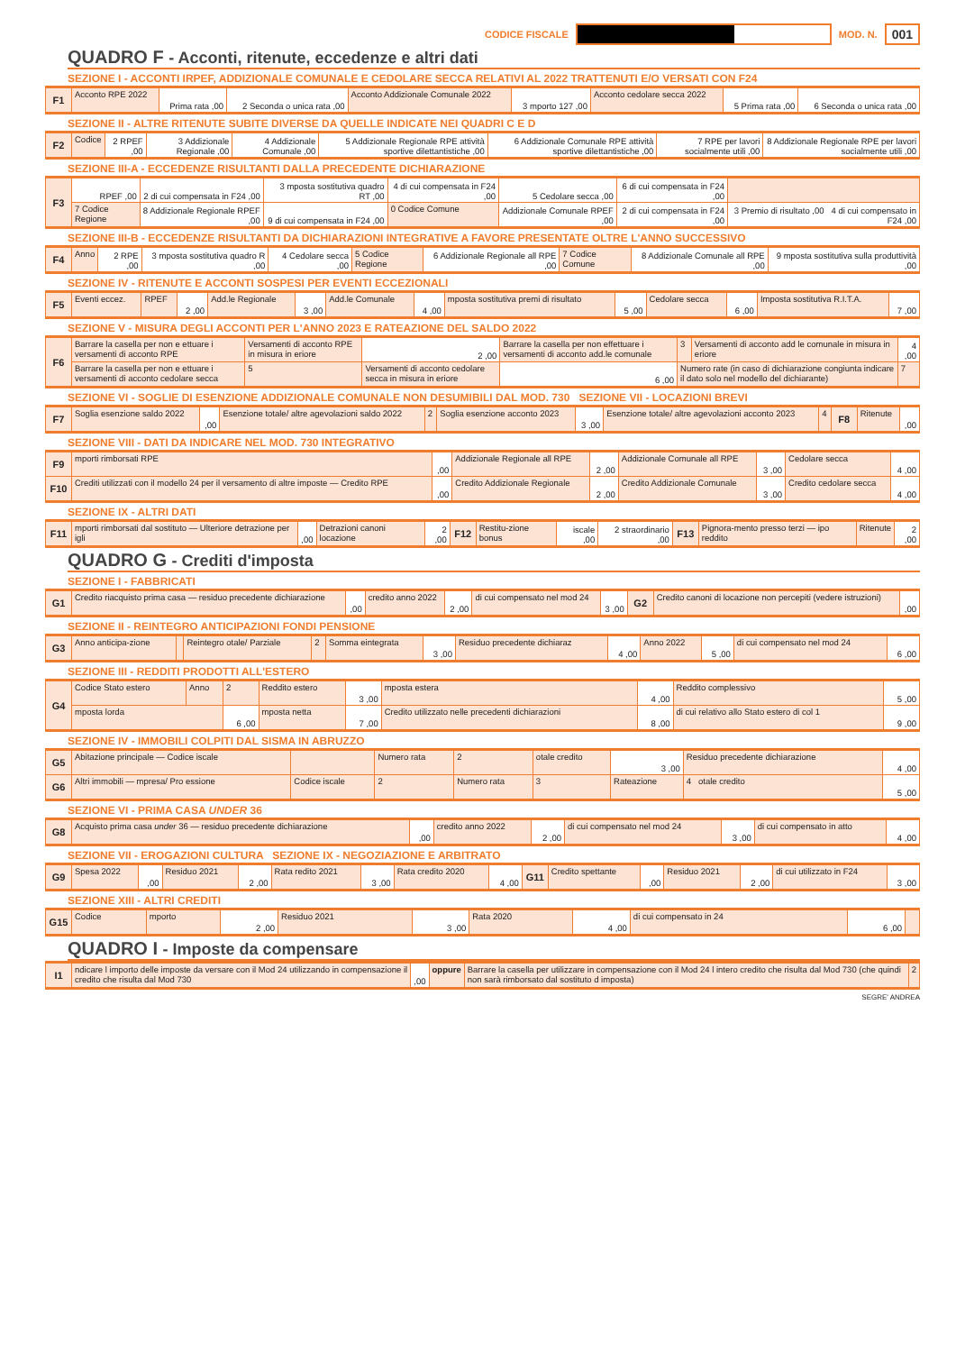CODICE FISCALE
MOD. N. 001
QUADRO F - Acconti, ritenute, eccedenze e altri dati
SEZIONE I - ACCONTI IRPEF, ADDIZIONALE COMUNALE E CEDOLARE SECCA RELATIVI AL 2022 TRATTENUTI E/O VERSATI CON F24
| F1 | Acconto RPE 2022 | Prima rata ,00 | 2 Seconda o unica rata ,00 | Acconto Addizionale Comunale 2022 | 3 mporto 127 ,00 | Acconto cedolare secca 2022 | 5 Prima rata ,00 | 6 Seconda o unica rata ,00 |
SEZIONE II - ALTRE RITENUTE SUBITE DIVERSE DA QUELLE INDICATE NEI QUADRI C E D
| F2 | Codice | 2 RPEF ,00 | 3 Addizionale Regionale ,00 | 4 Addizionale Comunale ,00 | 5 Addizionale Regionale RPE attività sportive dilettantistiche ,00 | 6 Addizionale Comunale RPE attività sportive dilettantistiche ,00 | 7 RPE per lavori socialmente utili ,00 | 8 Addizionale Regionale RPE per lavori socialmente utili ,00 |
SEZIONE III-A - ECCEDENZE RISULTANTI DALLA PRECEDENTE DICHIARAZIONE
| F3 | RPEF ,00 | 2 di cui compensata in F24 ,00 | 3 mposta sostitutiva quadro RT ,00 | 4 di cui compensata in F24 ,00 | 5 Cedolare secca ,00 | 6 di cui compensata in F24 ,00 | |
| | 7 Codice Regione | 8 Addizionale Regionale RPEF ,00 | 9 di cui compensata in F24 ,00 | 0 Codice Comune | Addizionale Comunale RPEF ,00 | 2 di cui compensata in F24 ,00 | 3 Premio di risultato ,00 4 di cui compensato in F24 ,00 |
SEZIONE III-B - ECCEDENZE RISULTANTI DA DICHIARAZIONI INTEGRATIVE A FAVORE PRESENTATE OLTRE L'ANNO SUCCESSIVO
| F4 | Anno | 2 RPE ,00 | 3 mposta sostitutiva quadro R ,00 | 4 Cedolare secca ,00 | 5 Codice Regione | 6 Addizionale Regionale all RPE ,00 | 7 Codice Comune | 8 Addizionale Comunale all RPE ,00 | 9 mposta sostitutiva sulla produttività ,00 |
SEZIONE IV - RITENUTE E ACCONTI SOSPESI PER EVENTI ECCEZIONALI
| F5 | Eventi eccez. | RPEF | 2 ,00 | Add.le Regionale | 3 ,00 | Add.le Comunale | 4 ,00 | mposta sostitutiva premi di risultato | 5 ,00 | Cedolare secca | 6 ,00 | Imposta sostitutiva R.I.T.A. | 7 ,00 |
SEZIONE V - MISURA DEGLI ACCONTI PER L'ANNO 2023 E RATEAZIONE DEL SALDO 2022
| F6 | Barrare la casella per non e ettuare i versamenti di acconto RPE | Versamenti di acconto RPE in misura in eriore | 2 ,00 | Barrare la casella per non effettuare i versamenti di acconto add.le comunale | 3 | Versamenti di acconto add le comunale in misura in eriore | 4 ,00 |
| | Barrare la casella per non e ettuare i versamenti di acconto cedolare secca | 5 | Versamenti di acconto cedolare secca in misura in eriore | 6 ,00 | Numero rate (in caso di dichiarazione congiunta indicare il dato solo nel modello del dichiarante) | | 7 |
SEZIONE VI - SOGLIE DI ESENZIONE ADDIZIONALE COMUNALE NON DESUMIBILI DAL MOD. 730 SEZIONE VII - LOCAZIONI BREVI
| F7 | Soglia esenzione saldo 2022 | ,00 | Esenzione totale/ altre agevolazioni saldo 2022 | 2 | Soglia esenzione acconto 2023 | 3 ,00 | Esenzione totale/ altre agevolazioni acconto 2023 | 4 | F8 | Ritenute | ,00 |
SEZIONE VIII - DATI DA INDICARE NEL MOD. 730 INTEGRATIVO
| F9 | mporti rimborsati RPE | ,00 | Addizionale Regionale all RPE | 2 ,00 | Addizionale Comunale all RPE | 3 ,00 | Cedolare secca | 4 ,00 |
| F10 | Crediti utilizzati con il modello 24 per il versamento di altre imposte — Credito RPE | ,00 | Credito Addizionale Regionale | 2 ,00 | Credito Addizionale Comunale | 3 ,00 | Credito cedolare secca | 4 ,00 |
SEZIONE IX - ALTRI DATI
| F11 | mporti rimborsati dal sostituto — Ulteriore detrazione per igli | ,00 | Detrazioni canoni locazione | 2 ,00 | F12 | Restitu-zione bonus | iscale ,00 | 2 straordinario ,00 | F13 | Pignora-mento presso terzi — ipo reddito | Ritenute | 2 ,00 |
QUADRO G - Crediti d'imposta
SEZIONE I - FABBRICATI
| G1 | Credito riacquisto prima casa — residuo precedente dichiarazione | ,00 | credito anno 2022 | 2 ,00 | di cui compensato nel mod 24 | 3 ,00 | G2 | Credito canoni di locazione non percepiti (vedere istruzioni) | ,00 |
SEZIONE II - REINTEGRO ANTICIPAZIONI FONDI PENSIONE
| G3 | Anno anticipa-zione | | Reintegro otale/ Parziale | 2 | Somma eintegrata | 3 ,00 | Residuo precedente dichiaraz | 4 ,00 | Anno 2022 | 5 ,00 | di cui compensato nel mod 24 | 6 ,00 |
SEZIONE III - REDDITI PRODOTTI ALL'ESTERO
| G4 | Codice Stato estero | Anno | 2 | Reddito estero | 3 ,00 | mposta estera | 4 ,00 | Reddito complessivo | 5 ,00 |
| | mposta lorda | | 6 ,00 | mposta netta | 7 ,00 | Credito utilizzato nelle precedenti dichiarazioni | 8 ,00 | di cui relativo allo Stato estero di col 1 | 9 ,00 |
SEZIONE IV - IMMOBILI COLPITI DAL SISMA IN ABRUZZO
| G5 | Abitazione principale — Codice iscale | | Numero rata | 2 | otale credito | 3 ,00 | Residuo precedente dichiarazione | 4 ,00 |
| G6 | Altri immobili — mpresa/ Pro essione | Codice iscale | 2 | Numero rata | 3 | Rateazione | 4 otale credito | 5 ,00 |
SEZIONE VI - PRIMA CASA UNDER 36
| G8 | Acquisto prima casa under 36 — residuo precedente dichiarazione | ,00 | credito anno 2022 | 2 ,00 | di cui compensato nel mod 24 | 3 ,00 | di cui compensato in atto | 4 ,00 |
SEZIONE VII - EROGAZIONI CULTURA SEZIONE IX - NEGOZIAZIONE E ARBITRATO
| G9 | Spesa 2022 | ,00 | Residuo 2021 | 2 ,00 | Rata redito 2021 | 3 ,00 | Rata credito 2020 | 4 ,00 | G11 | Credito spettante | ,00 | Residuo 2021 | 2 ,00 | di cui utilizzato in F24 | 3 ,00 |
SEZIONE XIII - ALTRI CREDITI
| G15 | Codice | mporto | 2 ,00 | Residuo 2021 | 3 ,00 | Rata 2020 | 4 ,00 | di cui compensato in 24 | 6 ,00 | |
QUADRO I - Imposte da compensare
| I1 | ndicare l importo delle imposte da versare con il Mod 24 utilizzando in compensazione il credito che risulta dal Mod 730 | ,00 | oppure | Barrare la casella per utilizzare in compensazione con il Mod 24 l intero credito che risulta dal Mod 730 (che quindi non sarà rimborsato dal sostituto d imposta) | 2 |
SEGRE' ANDREA